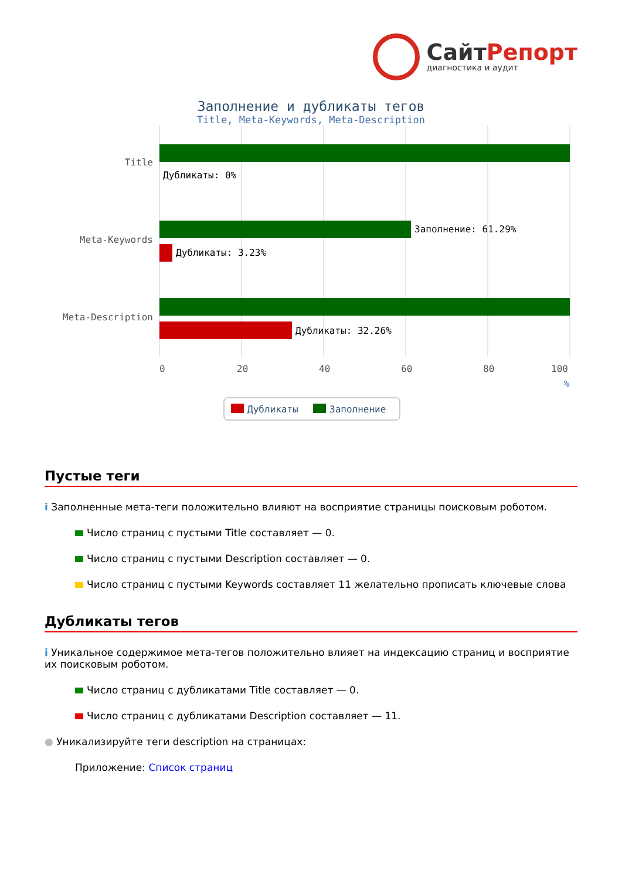СайтРепорт
диагностика и аудит
Заполнение и дубликаты тегов
Title, Meta-Keywords, Meta-Description
Дубликаты: 0%
Заполнение: 61.29%
Дубликаты: 3.23%
Дубликаты: 32.26%
Title
Meta-Keywords
Meta-Description
0
20
40
60
80
100
%
Дубликаты
Заполнение
Пустые теги
i Заполненные мета-теги положительно влияют на восприятие страницы поисковым роботом.
Число страниц с пустыми Title составляет — 0.
Число страниц с пустыми Description составляет — 0.
Число страниц с пустыми Keywords составляет 11 желательно прописать ключевые слова
Дубликаты тегов
i Уникальное содержимое мета-тегов положительно влияет на индексацию страниц и восприятие их поисковым роботом.
Число страниц с дубликатами Title составляет — 0.
Число страниц с дубликатами Description составляет — 11.
● Уникализируйте теги description на страницах:
Приложение: Список страниц